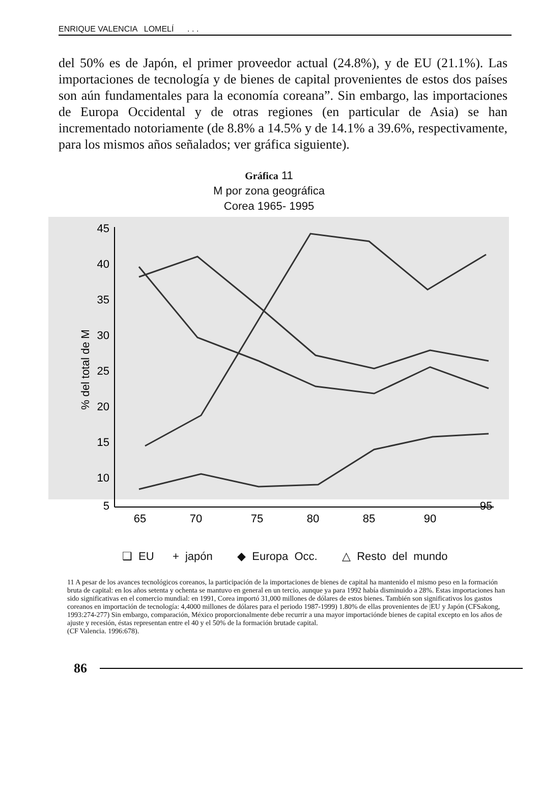ENRIQUE VALENCIA LOMELÍ . . .
del 50% es de Japón, el primer proveedor actual (24.8%), y de EU (21.1%). Las importaciones de tecnología y de bienes de capital provenientes de estos dos países son aún fundamentales para la economía coreana”. Sin embargo, las importaciones de Europa Occidental y de otras regiones (en particular de Asia) se han incrementado notoriamente (de 8.8% a 14.5% y de 14.1% a 39.6%, respectivamente, para los mismos años señalados; ver gráfica siguiente).
Gráfica 11
M por zona geográfica
Corea 1965- 1995
45
40
35
30
25
20
15
10
5
% del total de M
65
70
75
80
85
90
95
❑ EU + japón ◆ Europa Occ. △ Resto del mundo
11 A pesar de los avances tecnológicos coreanos, la participación de la importaciones de bienes de capital ha mantenido el mismo peso en la formación bruta de capital: en los años setenta y ochenta se mantuvo en general en un tercio, aunque ya para 1992 había disminuido a 28%. Estas importaciones han sido significativas en el comercio mundial: en 1991, Corea importó 31,000 millones de dólares de estos bienes. También son significativos los gastos coreanos en importación de tecnología: 4,4000 millones de dólares para el periodo 1987-1999) 1.80% de ellas provenientes de |EU y Japón (CFSakong, 1993:274-277) Sin embargo, comparación, México proporcionalmente debe recurrir a una mayor importaciónde bienes de capital excepto en los años de ajuste y recesión, éstas representan entre el 40 y el 50% de la formación brutade capital.
(CF Valencia. 1996:678).
86